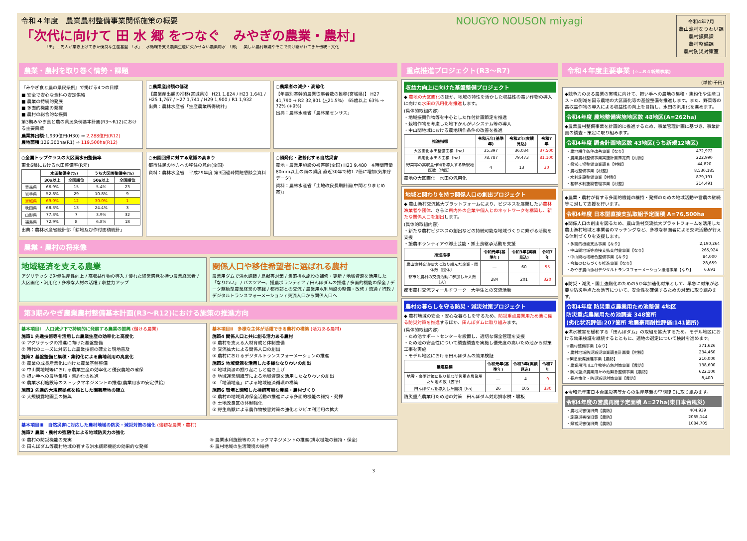令和４年度　農業農村整備事業関係施策の概要
「次代に向けて 田 水 郷 をつなぐ　みやぎの農業・農村」
「田」…先人が築き上げてきた優良な生産基盤　「水」…水循環を支え農業生産に欠かせない農業用水　「郷」…美しい農村環境やそこで受け継がれてきた伝統・文化
NOUGYO NOUSON miyagi
令和4年7月
農山漁村なりわい課
農村振興課
農村整備課
農村防災対策室
農業・農村を取り巻く情勢・課題
『みやぎ食と農の県民条例』で掲げる4つの目標
■ 安全で安心な食料の安定供給
■ 農業の持続的発展
■ 多面的機能の発揮
■ 農村の総合的な振興
第3期みやぎ食と農の県民条例基本計画(R3～R12)における主要目標
農業算出額:1,939億円(H30) ⇒ 2,288億円(R12)
農地面積:126,300ha(R1) ⇒ 119,500ha(R12)
○農業産出額の低迷
【農業産出額の推移(宮城県)】 H21 1,824 / H23 1,641 / H25 1,767 / H27 1,741 / H29 1,900 / R1 1,932
出典：農林水産省「生産農業所得統計」
○農業者の減少・高齢化
【年齢別基幹的農業従事者数の推移(宮城県)】 H27 41,790 → R2 32,801 (△21.5%)　65歳以上 63% → 72% (+9%)
出典：農林水産省「農林業センサス」
○全国トップクラスの大区画水田整備率
東北6県における水田整備率(R元)
| | 水田整備率(%) | | うち大区画整備率(%) | |
| --- | --- | --- | --- | --- |
| | 30a以上 | 全国順位 | 50a以上 | 全国順位 |
| 青森県 | 66.9% | 15 | 5.4% | 23 |
| 岩手県 | 52.8% | 29 | 10.8% | 9 |
| 宮城県 | 69.0% | 12 | 30.0% | 1 |
| 秋田県 | 68.3% | 13 | 24.4% | 3 |
| 山形県 | 77.3% | 7 | 3.9% | 32 |
| 福島県 | 72.9% | 8 | 6.8% | 18 |
出典：農林水産省統計部「耕地及び作付面積統計」
○田園回帰に対する意識の高まり
都市住民の地方への移住の意向(全国)
資料：農林水産省　平成29年度 第3回過疎問題懇談会資料
○頻発化・激甚化する自然災害
農地・農業用施設の被害額(全国) H23 9,480　※時間雨量80mm以上の雨の頻度 直近30年で約1.7倍に増加(気象庁データ)
資料：農林水産省「土地改良長期計画(中間とりまとめ案)」
農業・農村の将来像
地域経済を支える農業
アグリテックで労働生産性向上 / 高収益作物の導入 / 優れた経営感覚を持つ農業経営者 / 大区画化・汎用化 / 多様な人材の活躍 / 収益力アップ
関係人口や移住希望者に選ばれる農村
農業用ダムで洪水調節 / 鳥獣害対策 / 集落排水施設の補修・更新 / 地域資源を活用した「なりわい」 / バスツアー、援農ボランティア / 田んぼダムの推進 / 多面的機能の保全 / データ駆動型農業経営の実践 / 都市部との交流 / 農業用水利施設の整備・改修 / 流通 / 行政 / デジタルトランスフォーメーション / 交流人口から関係人口へ
第3期みやぎ農業農村整備基本計画(R3～R12)における施策の推進方向
基本項目Ⅰ　人口減少下で持続的に発展する農業の振興 (儲ける農業)
施策1 先進技術等を活用した農業生産の効率化と高度化
① アグリテックの推進に向けた基盤整備
② 時代のニーズに対応した農業技術の確立と現地普及
施策2 基盤整備と集積・集約化による農地利用の高度化
① 農業の成長産業化に向けた農業基盤整備
② 中山間地域等における農業生産の効率化と優良農地の確保
③ 担い手への農地集積・集約化の推進
④ 農業水利施設等のストックマネジメントの推進(農業用水の安定供給)
施策3 先進的大規模拠点を核とした園芸産地の確立
① 大規模露地園芸の振興
基本項目Ⅱ　多様な主体が活躍できる農村の構築 (活力ある農村)
施策4 関係人口と共に創る活力ある農村
① 農村を支える人材育成と体制整備
② 交流拡大による関係人口の創出
③ 農村におけるデジタルトランスフォーメーションの推進
施策5 地域資源を活用した多様ななりわいの創出
① 地域資源の掘り起こしと磨き上げ
② 地域運営組織等による地域資源を活用したなりわいの創出
③ 「地消地産」による地域経済循環の構築
施策6 環境と調和した持続可能な農業・農村づくり
① 農村の地域資源保全活動の推進による多面的機能の維持・発揮
② 土地改良区の体制強化
③ 野生鳥獣による農作物被害対策の強化とジビエ利活用の拡大
基本項目Ⅲ　自然災害に対応した農村地域の防災・減災対策の強化 (強靭な農業・農村)
施策7 農業・農村の強靭化による地域防災力の強化
① 農村の防災機能の充実
② 田んぼダム等農村地域の有する洪水調節機能の効果的な発揮
③ 農業水利施設等のストックマネジメントの推進(排水機能の維持・保全)
④ 農村地域の生活環境の維持
重点推進プロジェクト(R3～R7)
収益力向上に向けた基盤整備プロジェクト
◆ 農地の大区画化のほか、地域の特性を活かした収益性の高い作物の導入に向けた水田の汎用化を推進します。
(具体的取組内容)
・地域振興作物等を中心とした作付計画策定を推進
・栽培作物を考慮した地下かんがいシステム等の導入
・中山間地域における農地耕作条件の改善を推進
| 推進指標 | 令和元年(基準年) | 令和3年(実績見込) | 令和7年 |
| --- | --- | --- | --- |
| 大区画化水田整備面積〔ha〕 | 35,397 | 36,034 | 37,500 |
| 汎用化水田の面積〔ha〕 | 78,787 | 79,473 | 81,100 |
| 野菜等の高収益作物を導入する新規地区数〔地区〕 | 4 | 13 | 30 |
農地の大区画化　水田の汎用化
地域と関わりを持つ関係人口の創出プロジェクト
◆ 農山漁村交流拡大プラットフォームにより、ビジネスを展開したい農林漁業者や団体、さらに県内外の企業や個人とのネットワークを構築し、新たな関係人口を創出します。
(具体的取組内容)
・新たな農村ビジネスの創出などの持続可能な地域づくりに繋がる活動を支援
・援農ボランティアや郷土芸能・郷土食継承活動を支援
| 推進指標 | 令和元年(基準年) | 令和3年(実績見込) | 令和7年 |
| --- | --- | --- | --- |
| 農山漁村交流拡大に取り組んだ企業・団体数〔団体〕 | ― | 60 | 55 |
| 都市と農村の交流活動に参加した人数〔人〕 | 284 | 201 | 320 |
都市農村交流フィールドワーク　大学生との交流活動
農村の暮らしを守る防災・減災対策プロジェクト
◆ 農村地域の安全・安心な暮らしを守るため、防災重点農業用ため池に係る防災対策を推進するほか、田んぼダムに取り組みます。
(具体的取組内容)
・ため池サポートセンターを設置し、適切な保全管理を支援
・ため池の安全性について調査調査を実施し優先度の高いため池から対策工事を実施
・モデル地区における田んぼダムの効果検証
| 推進指標 | 令和元年(基準年) | 令和3年(実績見込) | 令和7年 |
| --- | --- | --- | --- |
| 地震・豪雨対策に取り組む防災重点農業用ため池の数〔箇所〕 | ― | 4 | 9 |
| 田んぼダムを導入した面積〔ha〕 | 26 | 105 | 330 |
防災重点農業用ため池の対策　田んぼダム対応排水桝・堰板
令和４年度主要事業 (☆…R４新規事業)
(単位:千円)
◆競争力のある農業の実現に向けて、担い手への農地の集積・集約化や生産コストの削減を図る農地の大区画化等の基盤整備を推進します。また、野菜等の高収益作物の導入による収益性の向上を目指し、水田の汎用化を進めます。
令和4年度 農地整備実施地区数 48地区(A=262ha)
◆農業農村整備事業を計画的に推進するため、事業管理計画に基づき、事業計画の調査・策定に取り組みます。
令和4年度 調査計画地区数 43地区(うち新規12地区)
| ・農地耕作条件改善事業【なり】 | 472,972 |
| ・農業農村整備事業実施計画策定費【村振】 | 222,990 |
| ・県営ほ場整備事業調査【村振】 | 44,820 |
| ・農地整備事業【村整】 | 8,530,185 |
| ・水利施設整備事業【村整】 | 879,191 |
| ・基幹水利施設管理事業【村整】 | 214,491 |
◆農業・農村が有する多面的機能の維持・発揮のための地域活動や営農の継続等に対して支援を行います。
令和4年度 日本型直接支払取組予定面積 A=76,500ha
◆関係人口の創出を図るため、農山漁村交流拡大プラットフォームを活用した農山漁村地域と事業者のマッチングなど、多様な参画者による交流活動が行える体制づくりを支援します。
| ・多面的機能支払事業【なり】 | 2,190,264 |
| ・中山間地域等直接支払交付金事業【なり】 | 265,924 |
| ・中山間地域総合整備事業【なり】 | 84,000 |
| ・令和のむらづくり推進事業【なり】 | 28,659 |
| ・みやぎ農山漁村デジタルトランスフォーメーション推進事業【なり】 | 6,691 |
◆防災・減災・国土強靭化のための5か年加速化対策として、早急に対策が必要な防災重点ため池等について、安全性を確保するための対策に取り組みます。
令和4年度 防災重点農業用ため池整備 4地区
防災重点農業用ため池調査 348箇所
(劣化状況評価:207箇所 地震豪雨耐性評価:141箇所)
◆洪水被害を緩和する「田んぼダム」の取組を拡大するため、モデル地区における効果検証を継続するとともに、適地の選定について検討を進めます。
| ☆農村整備事業【なり】 | 371,626 |
| ・農村地域防災減災事業調査計画費【村振】 | 234,460 |
| ☆緊急浚渫推進事業【農防】 | 210,000 |
| ・農業用河川工作物等応急対策事業【農防】 | 138,600 |
| ・防災重点農業用ため池緊急整備事業【農防】 | 622,100 |
| ・長寿命化・防災減災対策事業【農防】 | 8,400 |
◆令和元年東日本台風災害等からの生産基盤の早期復旧に取り組みます。
令和4年度の営農再開予定面積 A=27ha(東日本台風災)
| ・農地災害復旧費【農防】 | 404,939 |
| ・施設災害復旧費【農防】 | 2065,144 |
| ・県営災害復旧費【農防】 | 1084,705 |
3